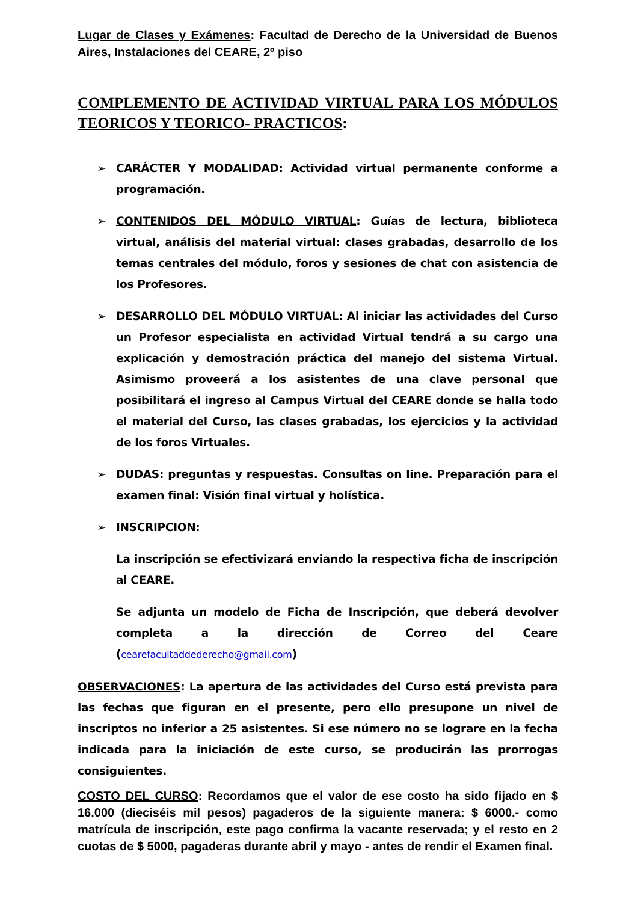Lugar de Clases y Exámenes: Facultad de Derecho de la Universidad de Buenos Aires, Instalaciones del CEARE, 2º piso
COMPLEMENTO DE ACTIVIDAD VIRTUAL PARA LOS MÓDULOS TEORICOS Y TEORICO- PRACTICOS:
➢ CARÁCTER Y MODALIDAD: Actividad virtual permanente conforme a programación.
➢ CONTENIDOS DEL MÓDULO VIRTUAL: Guías de lectura, biblioteca virtual, análisis del material virtual: clases grabadas, desarrollo de los temas centrales del módulo, foros y sesiones de chat con asistencia de los Profesores.
➢ DESARROLLO DEL MÓDULO VIRTUAL: Al iniciar las actividades del Curso un Profesor especialista en actividad Virtual tendrá a su cargo una explicación y demostración práctica del manejo del sistema Virtual. Asimismo proveerá a los asistentes de una clave personal que posibilitará el ingreso al Campus Virtual del CEARE donde se halla todo el material del Curso, las clases grabadas, los ejercicios y la actividad de los foros Virtuales.
➢ DUDAS: preguntas y respuestas. Consultas on line. Preparación para el examen final: Visión final virtual y holística.
➢ INSCRIPCION:
La inscripción se efectivizará enviando la respectiva ficha de inscripción al CEARE.
Se adjunta un modelo de Ficha de Inscripción, que deberá devolver completa a la dirección de Correo del Ceare (cearefacultaddederecho@gmail.com)
OBSERVACIONES: La apertura de las actividades del Curso está prevista para las fechas que figuran en el presente, pero ello presupone un nivel de inscriptos no inferior a 25 asistentes. Si ese número no se lograre en la fecha indicada para la iniciación de este curso, se producirán las prorrogas consiguientes.
COSTO DEL CURSO: Recordamos que el valor de ese costo ha sido fijado en $ 16.000 (dieciséis mil pesos) pagaderos de la siguiente manera: $ 6000.- como matrícula de inscripción, este pago confirma la vacante reservada; y el resto en 2 cuotas de $ 5000, pagaderas durante abril y mayo - antes de rendir el Examen final.